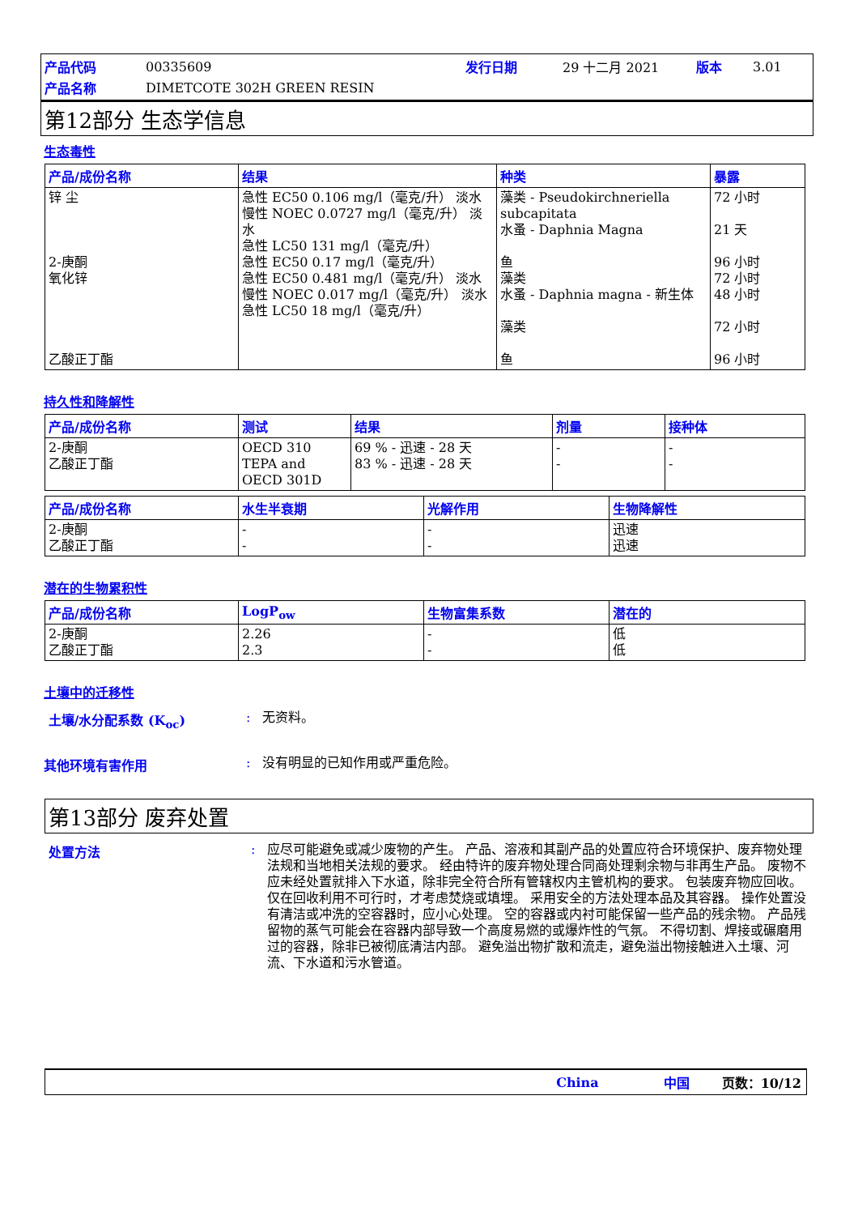产品代码 00335609 发行日期 29 十二月 2021 版本 3.01
产品名称 DIMETCOTE 302H GREEN RESIN
第12部分 生态学信息
生态毒性
| 产品/成份名称 | 结果 | 种类 | 暴露 |
| --- | --- | --- | --- |
| 锌 尘 2-庚酮 氧化锌 乙酸正丁酯 | 急性 EC50 0.106 mg/l（毫克/升） 淡水 慢性 NOEC 0.0727 mg/l（毫克/升） 淡水 急性 LC50 131 mg/l（毫克/升） 急性 EC50 0.17 mg/l（毫克/升） 急性 EC50 0.481 mg/l（毫克/升） 淡水 慢性 NOEC 0.017 mg/l（毫克/升） 淡水 急性 LC50 18 mg/l（毫克/升） | 藻类 - Pseudokirchneriella subcapitata 水蚤 - Daphnia Magna 鱼 藻类 水蚤 - Daphnia magna - 新生体 藻类 鱼 | 72 小时 21 天 96 小时 72 小时 48 小时 72 小时 96 小时 |
持久性和降解性
| 产品/成份名称 | 测试 | 结果 | 剂量 | 接种体 |
| --- | --- | --- | --- | --- |
| 2-庚酮 乙酸正丁酯 | OECD 310 TEPA and OECD 301D | 69 % - 迅速 - 28 天 83 % - 迅速 - 28 天 | - - | - - |
| 产品/成份名称 | 水生半衰期 | 光解作用 | 生物降解性 |
| --- | --- | --- | --- |
| 2-庚酮 乙酸正丁酯 | - - | - - | 迅速 迅速 |
潜在的生物累积性
| 产品/成份名称 | LogP<sub>ow</sub> | 生物富集系数 | 潜在的 |
| --- | --- | --- | --- |
| 2-庚酮 乙酸正丁酯 | 2.26 2.3 | - - | 低 低 |
土壤中的迁移性
土壤/水分配系数 (K<sub>oc</sub>): 无资料。
其他环境有害作用: 没有明显的已知作用或严重危险。
第13部分 废弃处置
处置方法: 应尽可能避免或减少废物的产生。 产品、溶液和其副产品的处置应符合环境保护、废弃物处理法规和当地相关法规的要求。 经由特许的废弃物处理合同商处理剩余物与非再生产品。 废物不应未经处置就排入下水道，除非完全符合所有管辖权内主管机构的要求。 包装废弃物应回收。 仅在回收利用不可行时，才考虑焚烧或填埋。 采用安全的方法处理本品及其容器。 操作处置没有清洁或冲洗的空容器时，应小心处理。 空的容器或内衬可能保留一些产品的残余物。 产品残留物的蒸气可能会在容器内部导致一个高度易燃的或爆炸性的气氛。 不得切割、焊接或碾磨用过的容器，除非已被彻底清洁内部。 避免溢出物扩散和流走，避免溢出物接触进入土壤、河流、下水道和污水管道。
China 中国 页数：10/12